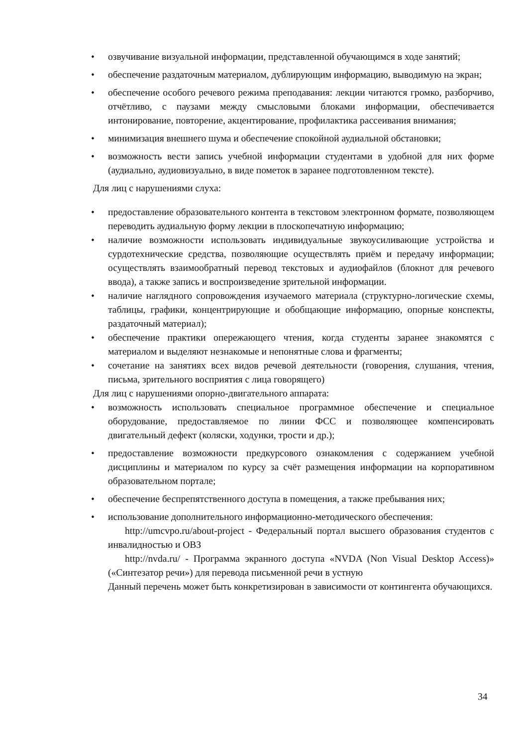• озвучивание визуальной информации, представленной обучающимся в ходе занятий;
• обеспечение раздаточным материалом, дублирующим информацию, выводимую на экран;
• обеспечение особого речевого режима преподавания: лекции читаются громко, разборчиво, отчётливо, с паузами между смысловыми блоками информации, обеспечивается интонирование, повторение, акцентирование, профилактика рассеивания внимания;
• минимизация внешнего шума и обеспечение спокойной аудиальной обстановки;
• возможность вести запись учебной информации студентами в удобной для них форме (аудиально, аудиовизуально, в виде пометок в заранее подготовленном тексте).
Для лиц с нарушениями слуха:
• предоставление образовательного контента в текстовом электронном формате, позволяющем переводить аудиальную форму лекции в плоскопечатную информацию;
• наличие возможности использовать индивидуальные звукоусиливающие устройства и сурдотехнические средства, позволяющие осуществлять приём и передачу информации; осуществлять взаимообратный перевод текстовых и аудиофайлов (блокнот для речевого ввода), а также запись и воспроизведение зрительной информации.
• наличие наглядного сопровождения изучаемого материала (структурно-логические схемы, таблицы, графики, концентрирующие и обобщающие информацию, опорные конспекты, раздаточный материал);
• обеспечение практики опережающего чтения, когда студенты заранее знакомятся с материалом и выделяют незнакомые и непонятные слова и фрагменты;
• сочетание на занятиях всех видов речевой деятельности (говорения, слушания, чтения, письма, зрительного восприятия с лица говорящего)
Для лиц с нарушениями опорно-двигательного аппарата:
• возможность использовать специальное программное обеспечение и специальное оборудование, предоставляемое по линии ФСС и позволяющее компенсировать двигательный дефект (коляски, ходунки, трости и др.);
• предоставление возможности предкурсового ознакомления с содержанием учебной дисциплины и материалом по курсу за счёт размещения информации на корпоративном образовательном портале;
• обеспечение беспрепятственного доступа в помещения, а также пребывания них;
• использование дополнительного информационно-методического обеспечения:
http://umcvpo.ru/about-project - Федеральный портал высшего образования студентов с инвалидностью и ОВЗ
http://nvda.ru/ - Программа экранного доступа «NVDA (Non Visual Desktop Access)» («Синтезатор речи») для перевода письменной речи в устную
Данный перечень может быть конкретизирован в зависимости от контингента обучающихся.
34